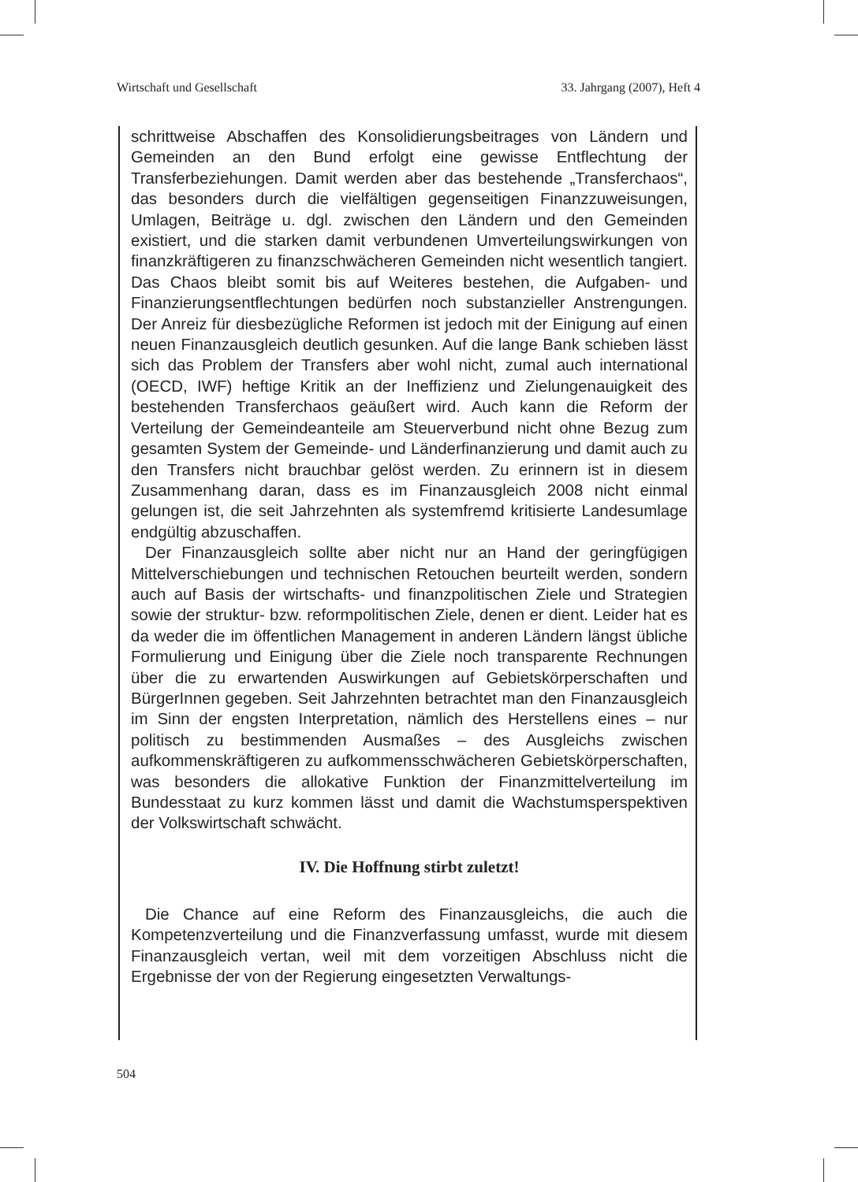Wirtschaft und Gesellschaft 33. Jahrgang (2007), Heft 4
schrittweise Abschaffen des Konsolidierungsbeitrages von Ländern und Gemeinden an den Bund erfolgt eine gewisse Entflechtung der Transferbeziehungen. Damit werden aber das bestehende „Transferchaos“, das besonders durch die vielfältigen gegenseitigen Finanzzuweisungen, Umlagen, Beiträge u. dgl. zwischen den Ländern und den Gemeinden existiert, und die starken damit verbundenen Umverteilungswirkungen von finanzkräftigeren zu finanzschwächeren Gemeinden nicht wesentlich tangiert. Das Chaos bleibt somit bis auf Weiteres bestehen, die Aufgaben- und Finanzierungsentflechtungen bedürfen noch substanzieller Anstrengungen. Der Anreiz für diesbezügliche Reformen ist jedoch mit der Einigung auf einen neuen Finanzausgleich deutlich gesunken. Auf die lange Bank schieben lässt sich das Problem der Transfers aber wohl nicht, zumal auch international (OECD, IWF) heftige Kritik an der Ineffizienz und Zielungenauigkeit des bestehenden Transferchaos geäußert wird. Auch kann die Reform der Verteilung der Gemeindeanteile am Steuerverbund nicht ohne Bezug zum gesamten System der Gemeinde- und Länderfinanzierung und damit auch zu den Transfers nicht brauchbar gelöst werden. Zu erinnern ist in diesem Zusammenhang daran, dass es im Finanzausgleich 2008 nicht einmal gelungen ist, die seit Jahrzehnten als systemfremd kritisierte Landesumlage endgültig abzuschaffen.
Der Finanzausgleich sollte aber nicht nur an Hand der geringfügigen Mittelverschiebungen und technischen Retouchen beurteilt werden, sondern auch auf Basis der wirtschafts- und finanzpolitischen Ziele und Strategien sowie der struktur- bzw. reformpolitischen Ziele, denen er dient. Leider hat es da weder die im öffentlichen Management in anderen Ländern längst übliche Formulierung und Einigung über die Ziele noch transparente Rechnungen über die zu erwartenden Auswirkungen auf Gebietskörperschaften und BürgerInnen gegeben. Seit Jahrzehnten betrachtet man den Finanzausgleich im Sinn der engsten Interpretation, nämlich des Herstellens eines – nur politisch zu bestimmenden Ausmaßes – des Ausgleichs zwischen aufkommenskräftigeren zu aufkommensschwächeren Gebietskörperschaften, was besonders die allokative Funktion der Finanzmittelverteilung im Bundesstaat zu kurz kommen lässt und damit die Wachstumsperspektiven der Volkswirtschaft schwächt.
IV. Die Hoffnung stirbt zuletzt!
Die Chance auf eine Reform des Finanzausgleichs, die auch die Kompetenzverteilung und die Finanzverfassung umfasst, wurde mit diesem Finanzausgleich vertan, weil mit dem vorzeitigen Abschluss nicht die Ergebnisse der von der Regierung eingesetzten Verwaltungs-
504